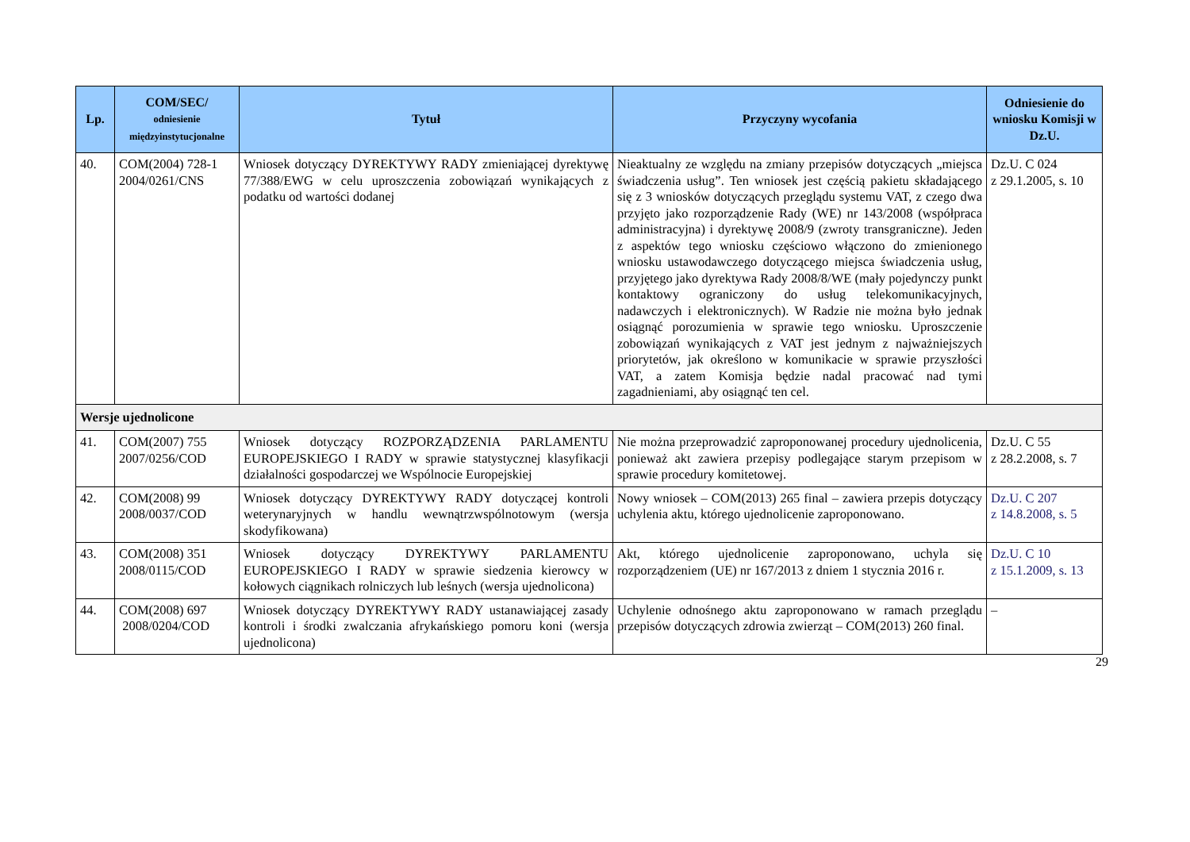| Lp. | COM/SEC/ odniesienie międzyinstytucjonalne | Tytuł | Przyczyny wycofania | Odniesienie do wniosku Komisji w Dz.U. |
| --- | --- | --- | --- | --- |
| 40. | COM(2004) 728-1 2004/0261/CNS | Wniosek dotyczący DYREKTYWY RADY zmieniającej dyrektywę 77/388/EWG w celu uproszczenia zobowiązań wynikających z podatku od wartości dodanej | Nieaktualny ze względu na zmiany przepisów dotyczących „miejsca świadczenia usług”. Ten wniosek jest częścią pakietu składającego się z 3 wniosków dotyczących przeglądu systemu VAT, z czego dwa przyjęto jako rozporządzenie Rady (WE) nr 143/2008 (współpraca administracyjna) i dyrektywę 2008/9 (zwroty transgraniczne). Jeden z aspektów tego wniosku częściowo włączono do zmienionego wniosku ustawodawczego dotyczącego miejsca świadczenia usług, przyjętego jako dyrektywa Rady 2008/8/WE (mały pojedynczy punkt kontaktowy ograniczony do usług telekomunikacyjnych, nadawczych i elektronicznych). W Radzie nie można było jednak osiągnąć porozumienia w sprawie tego wniosku. Uproszczenie zobowiązań wynikających z VAT jest jednym z najważniejszych priorytetów, jak określono w komunikacie w sprawie przyszłości VAT, a zatem Komisja będzie nadal pracować nad tymi zagadnieniami, aby osiągnąć ten cel. | Dz.U. C 024 z 29.1.2005, s. 10 |
| Wersje ujednolicone | | | | |
| 41. | COM(2007) 755 2007/0256/COD | Wniosek dotyczący ROZPORZĄDZENIA PARLAMENTU EUROPEJSKIEGO I RADY w sprawie statystycznej klasyfikacji działalności gospodarczej we Wspólnocie Europejskiej | Nie można przeprowadzić zaproponowanej procedury ujednolicenia, ponieważ akt zawiera przepisy podlegające starym przepisom w sprawie procedury komitetowej. | Dz.U. C 55 z 28.2.2008, s. 7 |
| 42. | COM(2008) 99 2008/0037/COD | Wniosek dotyczący DYREKTYWY RADY dotyczącej kontroli weterynaryjnych w handlu wewnątrzwspólnotowym (wersja skodyfikowana) | Nowy wniosek – COM(2013) 265 final – zawiera przepis dotyczący uchylenia aktu, którego ujednolicenie zaproponowano. | Dz.U. C 207 z 14.8.2008, s. 5 |
| 43. | COM(2008) 351 2008/0115/COD | Wniosek dotyczący DYREKTYWY PARLAMENTU EUROPEJSKIEGO I RADY w sprawie siedzenia kierowcy w kołowych ciągnikach rolniczych lub leśnych (wersja ujednolicona) | Akt, którego ujednolicenie zaproponowano, uchyla się rozporządzeniem (UE) nr 167/2013 z dniem 1 stycznia 2016 r. | Dz.U. C 10 z 15.1.2009, s. 13 |
| 44. | COM(2008) 697 2008/0204/COD | Wniosek dotyczący DYREKTYWY RADY ustanawiającej zasady kontroli i środki zwalczania afrykańskiego pomoru koni (wersja ujednolicona) | Uchylenie odnośnego aktu zaproponowano w ramach przeglądu przepisów dotyczących zdrowia zwierząt – COM(2013) 260 final. | – |
29